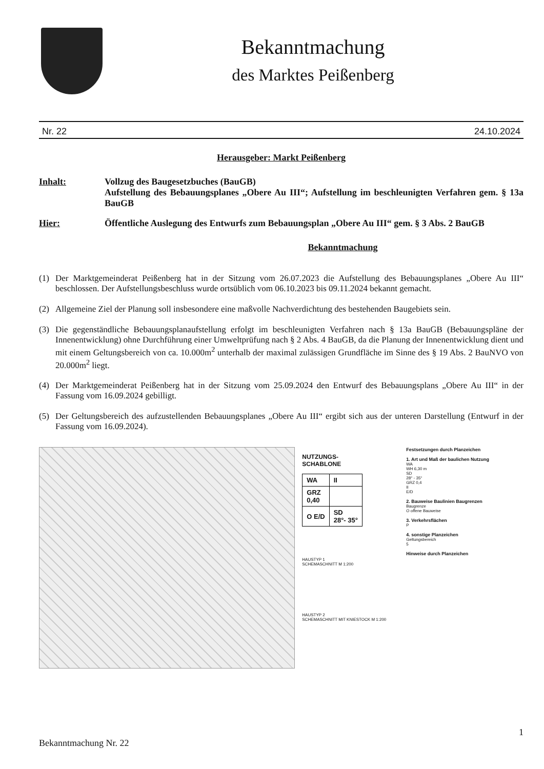Bekanntmachung
des Marktes Peißenberg
Nr. 22 24.10.2024
Herausgeber: Markt Peißenberg
Inhalt: Vollzug des Baugesetzbuches (BauGB)
Aufstellung des Bebauungsplanes „Obere Au III“; Aufstellung im beschleunigten Verfahren gem. § 13a BauGB
Hier: Öffentliche Auslegung des Entwurfs zum Bebauungsplan „Obere Au III“ gem. § 3 Abs. 2 BauGB
Bekanntmachung
(1) Der Marktgemeinderat Peißenberg hat in der Sitzung vom 26.07.2023 die Aufstellung des Bebauungsplanes „Obere Au III“ beschlossen. Der Aufstellungsbeschluss wurde ortsüblich vom 06.10.2023 bis 09.11.2024 bekannt gemacht.
(2) Allgemeine Ziel der Planung soll insbesondere eine maßvolle Nachverdichtung des bestehenden Baugebiets sein.
(3) Die gegenständliche Bebauungsplanaufstellung erfolgt im beschleunigten Verfahren nach § 13a BauGB (Bebauungspläne der Innenentwicklung) ohne Durchführung einer Umweltprüfung nach § 2 Abs. 4 BauGB, da die Planung der Innenentwicklung dient und mit einem Geltungsbereich von ca. 10.000m<sup>2</sup> unterhalb der maximal zulässigen Grundfläche im Sinne des § 19 Abs. 2 BauNVO von 20.000m<sup>2</sup> liegt.
(4) Der Marktgemeinderat Peißenberg hat in der Sitzung vom 25.09.2024 den Entwurf des Bebauungsplans „Obere Au III“ in der Fassung vom 16.09.2024 gebilligt.
(5) Der Geltungsbereich des aufzustellenden Bebauungsplanes „Obere Au III“ ergibt sich aus der unteren Darstellung (Entwurf in der Fassung vom 16.09.2024).
NUTZUNGS-
SCHABLONE
| WA | II |
| GRZ 0,40 | |
| O E/D | SD 28°- 35° |
HAUSTYP 1
SCHEMASCHNITT M 1:200
HAUSTYP 2
SCHEMASCHNITT MIT KNIESTOCK M 1:200
Festsetzungen durch Planzeichen
1. Art und Maß der baulichen Nutzung
WA
WH 6,30 m
SD
28° - 35°
GRZ 0,4
II
E/D
2. Bauweise Baulinien Baugrenzen
Baugrenze
O offene Bauweise
3. Verkehrsflächen
P
4. sonstige Planzeichen
Geltungsbereich
5
Hinweise durch Planzeichen
1
Bekanntmachung Nr. 22